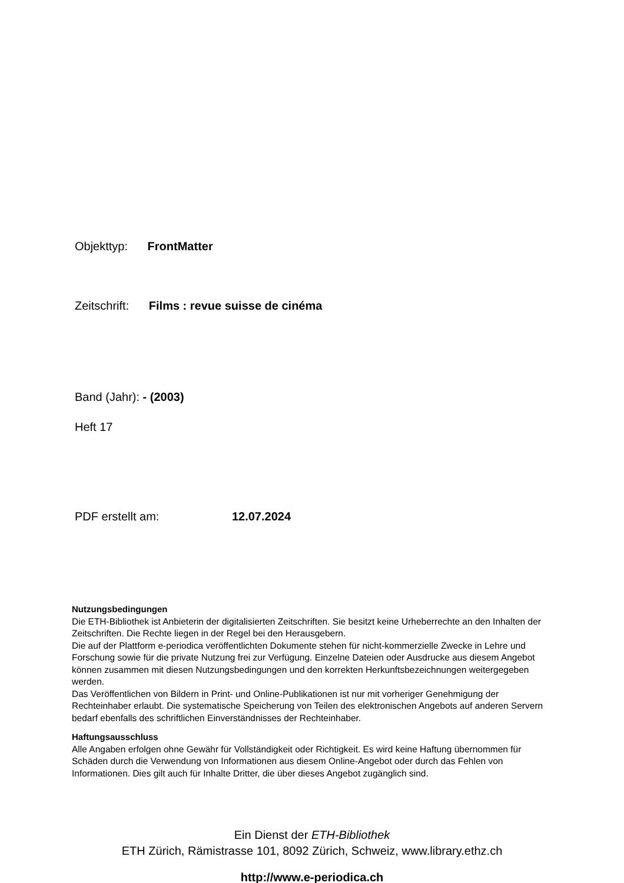Objekttyp: FrontMatter
Zeitschrift: Films : revue suisse de cinéma
Band (Jahr): - (2003)
Heft 17
PDF erstellt am: 12.07.2024
Nutzungsbedingungen
Die ETH-Bibliothek ist Anbieterin der digitalisierten Zeitschriften. Sie besitzt keine Urheberrechte an den Inhalten der Zeitschriften. Die Rechte liegen in der Regel bei den Herausgebern.
Die auf der Plattform e-periodica veröffentlichten Dokumente stehen für nicht-kommerzielle Zwecke in Lehre und Forschung sowie für die private Nutzung frei zur Verfügung. Einzelne Dateien oder Ausdrucke aus diesem Angebot können zusammen mit diesen Nutzungsbedingungen und den korrekten Herkunftsbezeichnungen weitergegeben werden.
Das Veröffentlichen von Bildern in Print- und Online-Publikationen ist nur mit vorheriger Genehmigung der Rechteinhaber erlaubt. Die systematische Speicherung von Teilen des elektronischen Angebots auf anderen Servern bedarf ebenfalls des schriftlichen Einverständnisses der Rechteinhaber.
Haftungsausschluss
Alle Angaben erfolgen ohne Gewähr für Vollständigkeit oder Richtigkeit. Es wird keine Haftung übernommen für Schäden durch die Verwendung von Informationen aus diesem Online-Angebot oder durch das Fehlen von Informationen. Dies gilt auch für Inhalte Dritter, die über dieses Angebot zugänglich sind.
Ein Dienst der ETH-Bibliothek
ETH Zürich, Rämistrasse 101, 8092 Zürich, Schweiz, www.library.ethz.ch
http://www.e-periodica.ch